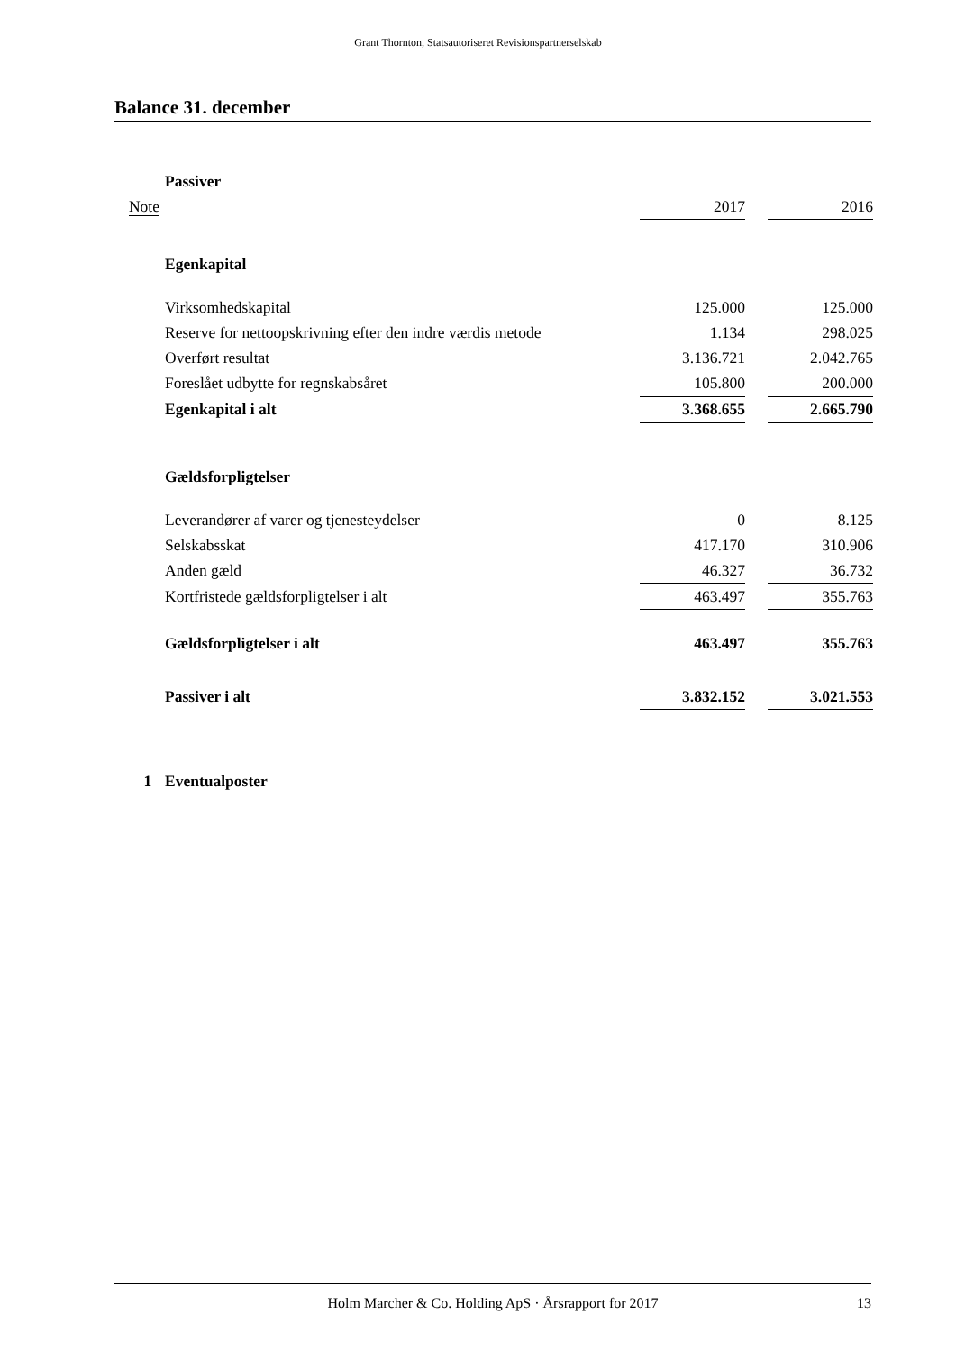Grant Thornton, Statsautoriseret Revisionspartnerselskab
Balance 31. december
| | Passiver | | | |
| Note | | 2017 | | 2016 |
| | Egenkapital | | | |
| | Virksomhedskapital | 125.000 | | 125.000 |
| | Reserve for nettoopskrivning efter den indre værdis metode | 1.134 | | 298.025 |
| | Overført resultat | 3.136.721 | | 2.042.765 |
| | Foreslået udbytte for regnskabsåret | 105.800 | | 200.000 |
| | Egenkapital i alt | 3.368.655 | | 2.665.790 |
| | Gældsforpligtelser | | | |
| | Leverandører af varer og tjenesteydelser | 0 | | 8.125 |
| | Selskabsskat | 417.170 | | 310.906 |
| | Anden gæld | 46.327 | | 36.732 |
| | Kortfristede gældsforpligtelser i alt | 463.497 | | 355.763 |
| | Gældsforpligtelser i alt | 463.497 | | 355.763 |
| | Passiver i alt | 3.832.152 | | 3.021.553 |
| 1 | Eventualposter | | | |
Holm Marcher & Co. Holding ApS · Årsrapport for 2017 13